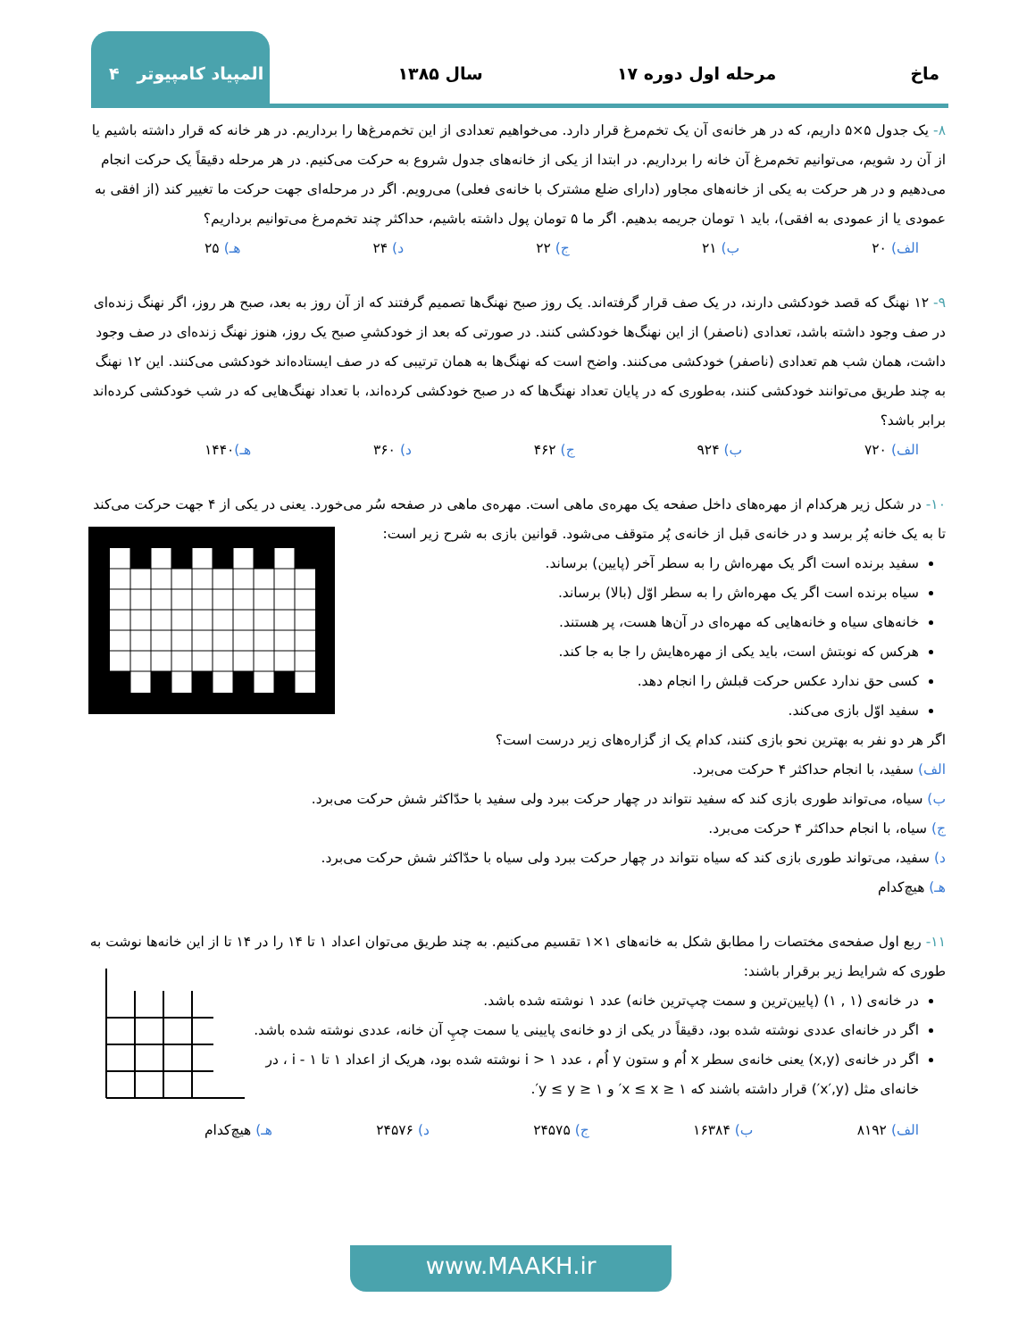ماخ مرحله اول دوره ۱۷ سال ۱۳۸۵ المپیاد کامپیوتر ۴
۸- یک جدول ۵×۵ داریم، که در هر خانه‌ی آن یک تخم‌مرغ قرار دارد. می‌خواهیم تعدادی از این تخم‌مرغ‌ها را برداریم. در هر خانه که قرار داشته باشیم یا از آن رد شویم، می‌توانیم تخم‌مرغ آن خانه را برداریم. در ابتدا از یکی از خانه‌های جدول شروع به حرکت می‌کنیم. در هر مرحله دقیقاً یک حرکت انجام می‌دهیم و در هر حرکت به یکی از خانه‌های مجاور (دارای ضلع مشترک با خانه‌ی فعلی) می‌رویم. اگر در مرحله‌ای جهت حرکت ما تغییر کند (از افقی به عمودی یا از عمودی به افقی)، باید ۱ تومان جریمه بدهیم. اگر ما ۵ تومان پول داشته باشیم، حداکثر چند تخم‌مرغ می‌توانیم برداریم؟
الف) ۲۰ ب) ۲۱ ج) ۲۲ د) ۲۴ هـ) ۲۵
۹- ۱۲ نهنگ که قصد خودکشی دارند، در یک صف قرار گرفته‌اند. یک روز صبح نهنگ‌ها تصمیم گرفتند که از آن روز به بعد، صبح هر روز، اگر نهنگ زنده‌ای در صف وجود داشته باشد، تعدادی (ناصفر) از این نهنگ‌ها خودکشی کنند. در صورتی که بعد از خودکشیِ صبح یک روز، هنوز نهنگ زنده‌ای در صف وجود داشت، همان شب هم تعدادی (ناصفر) خودکشی می‌کنند. واضح است که نهنگ‌ها به همان ترتیبی که در صف ایستاده‌اند خودکشی می‌کنند. این ۱۲ نهنگ به چند طریق می‌توانند خودکشی کنند، به‌طوری که در پایان تعداد نهنگ‌ها که در صبح خودکشی کرده‌اند، با تعداد نهنگ‌هایی که در شب خودکشی کرده‌اند برابر باشد؟
الف) ۷۲۰ ب) ۹۲۴ ج) ۴۶۲ د) ۳۶۰ هـ) ۱۴۴۰
۱۰- در شکل زیر هرکدام از مهره‌های داخل صفحه یک مهره‌ی ماهی است. مهره‌ی ماهی در صفحه سُر می‌خورد. یعنی در یکی از ۴ جهت حرکت می‌کند تا به یک خانه پُر برسد و در خانه‌ی قبل از خانه‌ی پُر متوقف می‌شود. قوانین بازی به شرح زیر است:
سفید برنده است اگر یک مهره‌اش را به سطر آخر (پایین) برساند.
سیاه برنده است اگر یک مهره‌اش را به سطر اوّل (بالا) برساند.
خانه‌های سیاه و خانه‌هایی که مهره‌ای در آن‌ها هست، پر هستند.
هرکس که نوبتش است، باید یکی از مهره‌هایش را جا به جا کند.
کسی حق ندارد عکس حرکت قبلش را انجام دهد.
سفید اوّل بازی می‌کند.
اگر هر دو نفر به بهترین نحو بازی کنند، کدام یک از گزاره‌های زیر درست است؟
الف) سفید، با انجام حداکثر ۴ حرکت می‌برد.
ب) سیاه، می‌تواند طوری بازی کند که سفید نتواند در چهار حرکت ببرد ولی سفید با حدّاکثر شش حرکت می‌برد.
ج) سیاه، با انجام حداکثر ۴ حرکت می‌برد.
د) سفید، می‌تواند طوری بازی کند که سیاه نتواند در چهار حرکت ببرد ولی سیاه با حدّاکثر شش حرکت می‌برد.
هـ) هیچ‌کدام
۱۱- ربع اول صفحه‌ی مختصات را مطابق شکل به خانه‌های ۱×۱ تقسیم می‌کنیم. به چند طریق می‌توان اعداد ۱ تا ۱۴ را در ۱۴ تا از این خانه‌ها نوشت به طوری که شرایط زیر برقرار باشند:
در خانه‌ی (۱ , ۱) (پایین‌ترین و سمت چپ‌ترین خانه) عدد ۱ نوشته شده باشد.
اگر در خانه‌ای عددی نوشته شده بود، دقیقاً در یکی از دو خانه‌ی پایینی یا سمت چپِ آن خانه، عددی نوشته شده باشد.
اگر در خانه‌ی (x,y) یعنی خانه‌ی سطر x اُم و ستون y اُم ، عدد i > ۱ نوشته شده بود، هریک از اعداد ۱ تا i - ۱ ، در خانه‌ای مثل (x′,y′) قرار داشته باشند که ۱ ≤ x ≤ x′ و ۱ ≤ y ≤ y′.
الف) ۸۱۹۲ ب) ۱۶۳۸۴ ج) ۲۴۵۷۵ د) ۲۴۵۷۶ هـ) هیچ‌کدام
www.MAAKH.ir